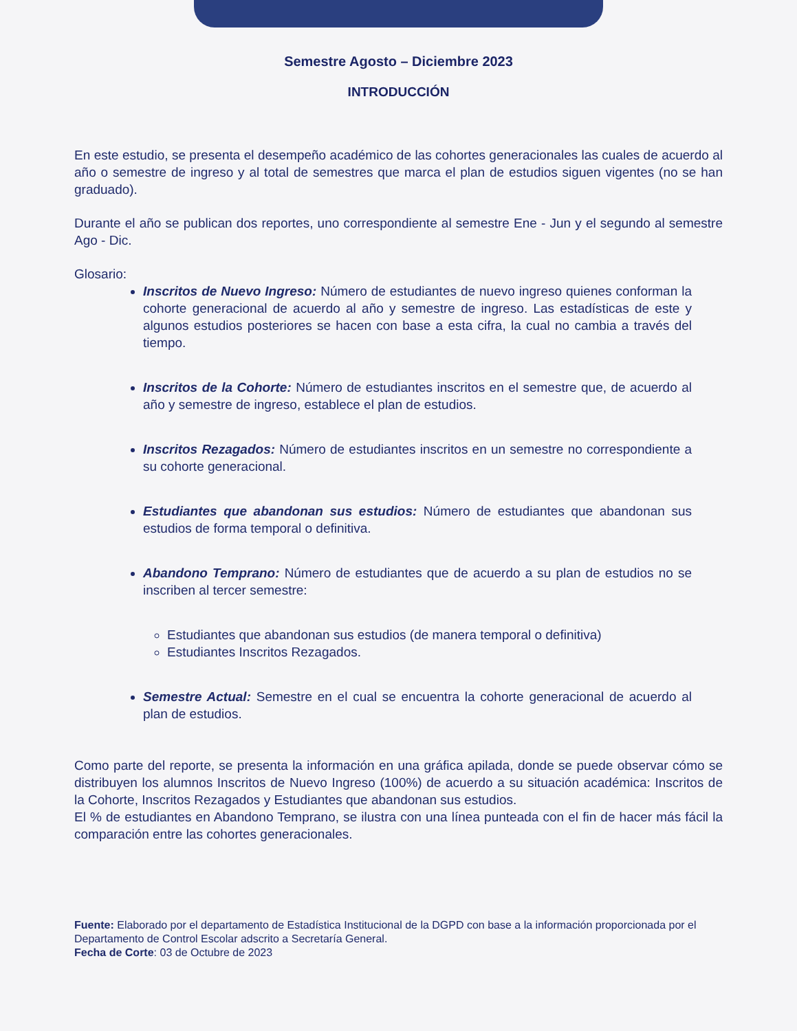Semestre Agosto – Diciembre 2023
INTRODUCCIÓN
En este estudio, se presenta el desempeño académico de las cohortes generacionales las cuales de acuerdo al año o semestre de ingreso y al total de semestres que marca el plan de estudios siguen vigentes (no se han graduado).
Durante el año se publican dos reportes, uno correspondiente al semestre Ene - Jun y el segundo al semestre Ago - Dic.
Glosario:
Inscritos de Nuevo Ingreso: Número de estudiantes de nuevo ingreso quienes conforman la cohorte generacional de acuerdo al año y semestre de ingreso. Las estadísticas de este y algunos estudios posteriores se hacen con base a esta cifra, la cual no cambia a través del tiempo.
Inscritos de la Cohorte: Número de estudiantes inscritos en el semestre que, de acuerdo al año y semestre de ingreso, establece el plan de estudios.
Inscritos Rezagados: Número de estudiantes inscritos en un semestre no correspondiente a su cohorte generacional.
Estudiantes que abandonan sus estudios: Número de estudiantes que abandonan sus estudios de forma temporal o definitiva.
Abandono Temprano: Número de estudiantes que de acuerdo a su plan de estudios no se inscriben al tercer semestre:
Estudiantes que abandonan sus estudios (de manera temporal o definitiva)
Estudiantes Inscritos Rezagados.
Semestre Actual: Semestre en el cual se encuentra la cohorte generacional de acuerdo al plan de estudios.
Como parte del reporte, se presenta la información en una gráfica apilada, donde se puede observar cómo se distribuyen los alumnos Inscritos de Nuevo Ingreso (100%) de acuerdo a su situación académica: Inscritos de la Cohorte, Inscritos Rezagados y Estudiantes que abandonan sus estudios.
El % de estudiantes en Abandono Temprano, se ilustra con una línea punteada con el fin de hacer más fácil la comparación entre las cohortes generacionales.
Fuente: Elaborado por el departamento de Estadística Institucional de la DGPD con base a la información proporcionada por el Departamento de Control Escolar adscrito a Secretaría General.
Fecha de Corte: 03 de Octubre de 2023